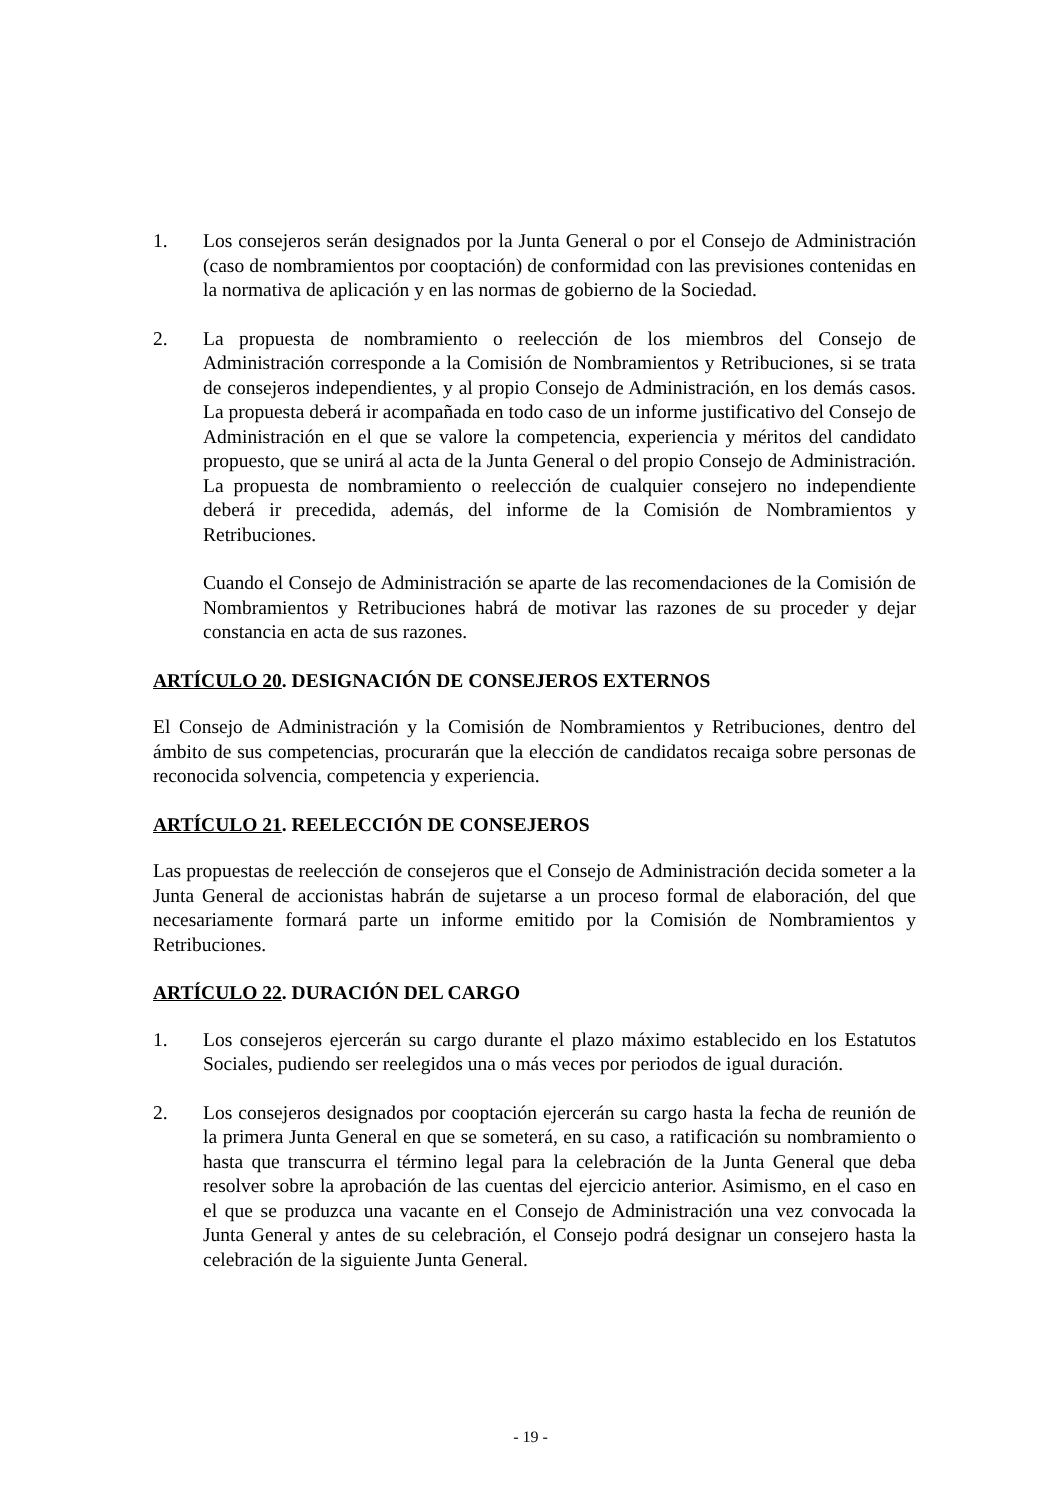1. Los consejeros serán designados por la Junta General o por el Consejo de Administración (caso de nombramientos por cooptación) de conformidad con las previsiones contenidas en la normativa de aplicación y en las normas de gobierno de la Sociedad.
2. La propuesta de nombramiento o reelección de los miembros del Consejo de Administración corresponde a la Comisión de Nombramientos y Retribuciones, si se trata de consejeros independientes, y al propio Consejo de Administración, en los demás casos. La propuesta deberá ir acompañada en todo caso de un informe justificativo del Consejo de Administración en el que se valore la competencia, experiencia y méritos del candidato propuesto, que se unirá al acta de la Junta General o del propio Consejo de Administración. La propuesta de nombramiento o reelección de cualquier consejero no independiente deberá ir precedida, además, del informe de la Comisión de Nombramientos y Retribuciones.
Cuando el Consejo de Administración se aparte de las recomendaciones de la Comisión de Nombramientos y Retribuciones habrá de motivar las razones de su proceder y dejar constancia en acta de sus razones.
ARTÍCULO 20. DESIGNACIÓN DE CONSEJEROS EXTERNOS
El Consejo de Administración y la Comisión de Nombramientos y Retribuciones, dentro del ámbito de sus competencias, procurarán que la elección de candidatos recaiga sobre personas de reconocida solvencia, competencia y experiencia.
ARTÍCULO 21. REELECCIÓN DE CONSEJEROS
Las propuestas de reelección de consejeros que el Consejo de Administración decida someter a la Junta General de accionistas habrán de sujetarse a un proceso formal de elaboración, del que necesariamente formará parte un informe emitido por la Comisión de Nombramientos y Retribuciones.
ARTÍCULO 22. DURACIÓN DEL CARGO
1. Los consejeros ejercerán su cargo durante el plazo máximo establecido en los Estatutos Sociales, pudiendo ser reelegidos una o más veces por periodos de igual duración.
2. Los consejeros designados por cooptación ejercerán su cargo hasta la fecha de reunión de la primera Junta General en que se someterá, en su caso, a ratificación su nombramiento o hasta que transcurra el término legal para la celebración de la Junta General que deba resolver sobre la aprobación de las cuentas del ejercicio anterior. Asimismo, en el caso en el que se produzca una vacante en el Consejo de Administración una vez convocada la Junta General y antes de su celebración, el Consejo podrá designar un consejero hasta la celebración de la siguiente Junta General.
- 19 -